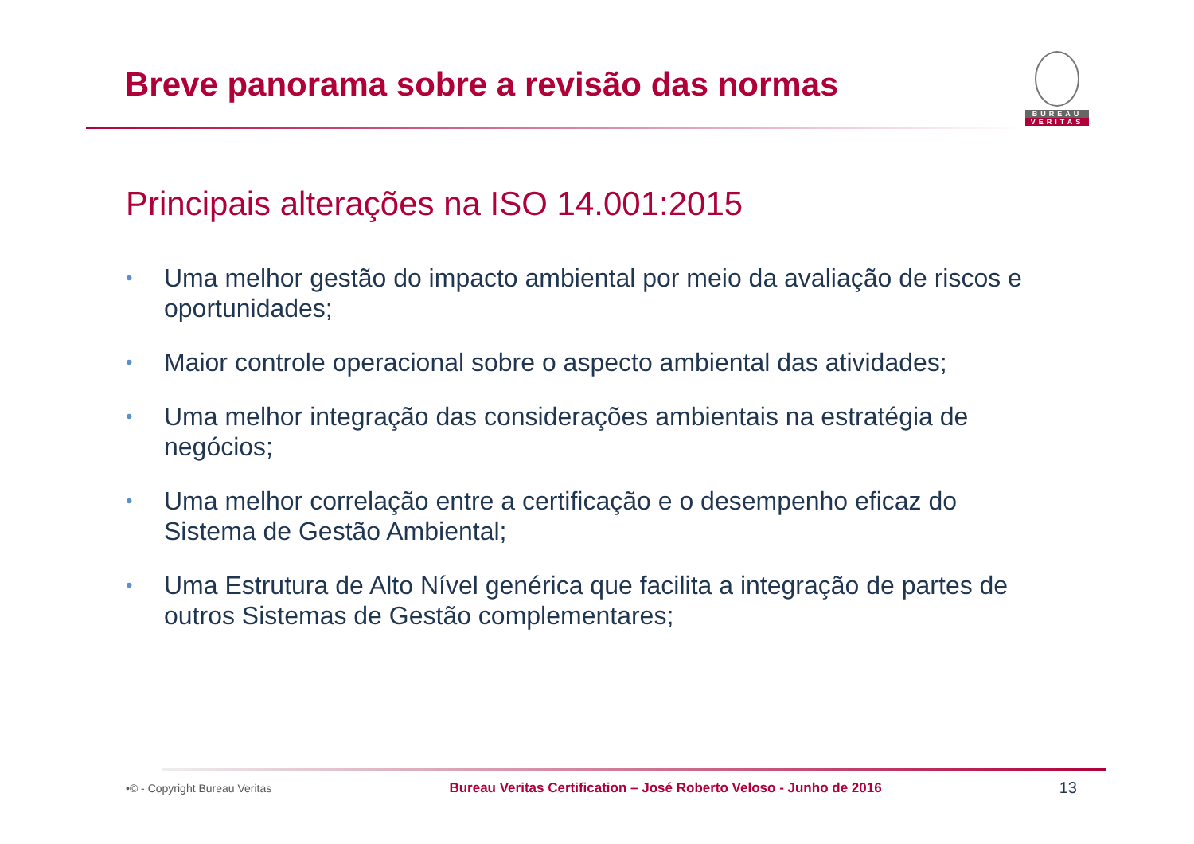Breve panorama sobre a revisão das normas
BUREAU
VERITAS
Principais alterações na ISO 14.001:2015
• Uma melhor gestão do impacto ambiental por meio da avaliação de riscos e oportunidades;
• Maior controle operacional sobre o aspecto ambiental das atividades;
• Uma melhor integração das considerações ambientais na estratégia de negócios;
• Uma melhor correlação entre a certificação e o desempenho eficaz do Sistema de Gestão Ambiental;
• Uma Estrutura de Alto Nível genérica que facilita a integração de partes de outros Sistemas de Gestão complementares;
•© - Copyright Bureau Veritas Bureau Veritas Certification – José Roberto Veloso - Junho de 2016 13